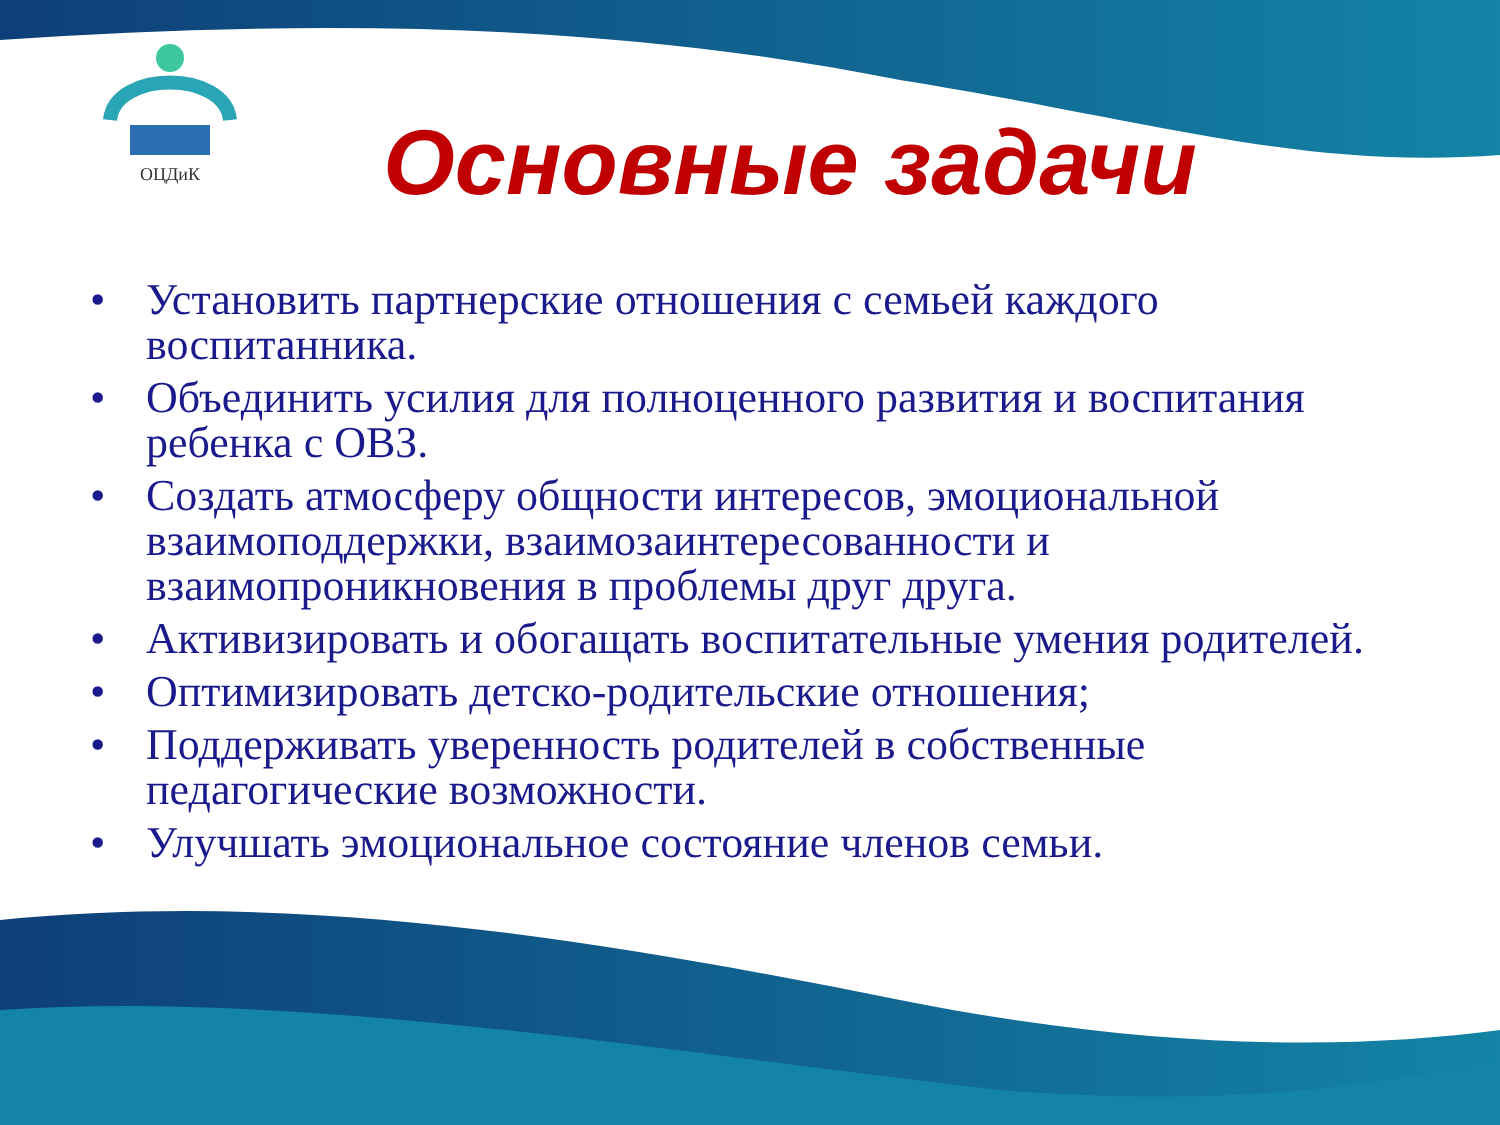ОЦДиК
Основные задачи
• Установить партнерские отношения с семьей каждого воспитанника.
• Объединить усилия для полноценного развития и воспитания ребенка с ОВЗ.
• Создать атмосферу общности интересов, эмоциональной взаимоподдержки, взаимозаинтересованности и взаимопроникновения в проблемы друг друга.
• Активизировать и обогащать воспитательные умения родителей.
• Оптимизировать детско-родительские отношения;
• Поддерживать уверенность родителей в собственные педагогические возможности.
• Улучшать эмоциональное состояние членов семьи.